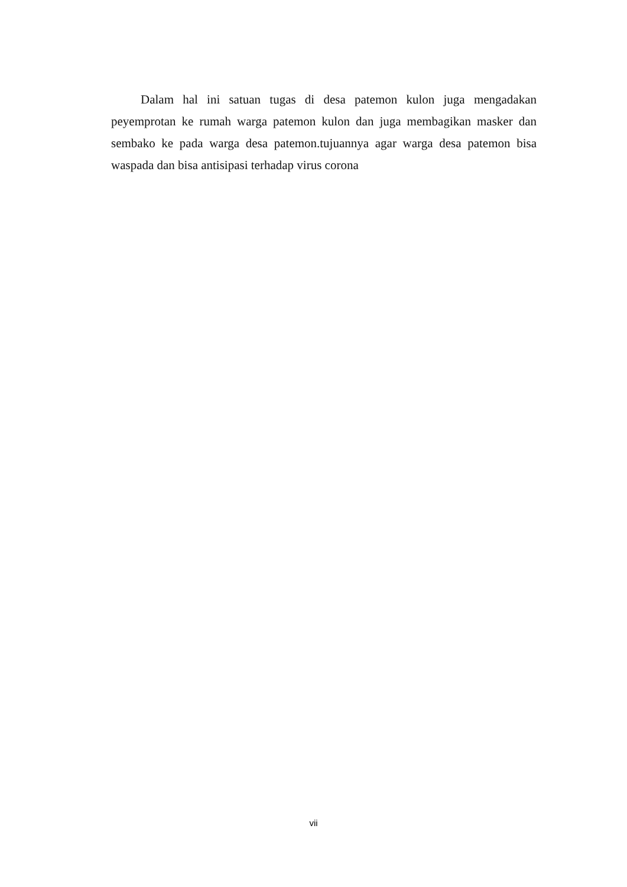Dalam hal ini satuan tugas di desa patemon kulon juga mengadakan peyemprotan ke rumah warga patemon kulon dan juga membagikan masker dan sembako ke pada warga desa patemon.tujuannya agar warga desa patemon bisa waspada dan bisa antisipasi terhadap virus corona
vii